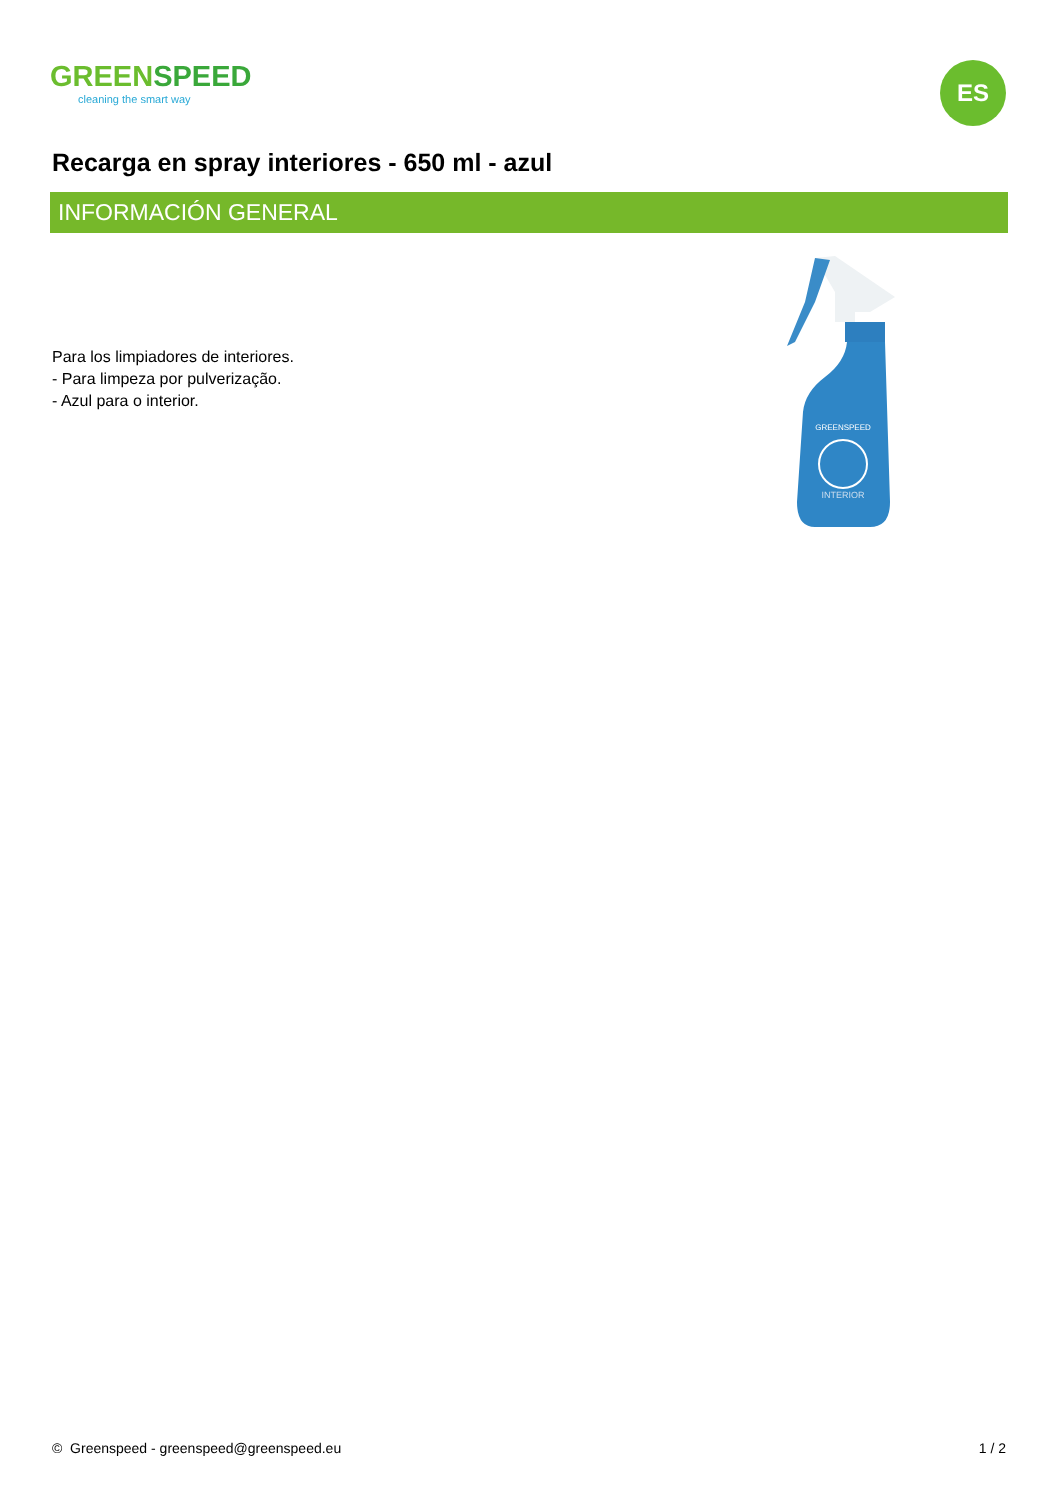GREENSPEED
cleaning the smart way
ES
Recarga en spray interiores - 650 ml - azul
INFORMACIÓN GENERAL
Para los limpiadores de interiores.
- Para limpeza por pulverização.
- Azul para o interior.
GREENSPEED
INTERIOR
© Greenspeed - greenspeed@greenspeed.eu 1 / 2